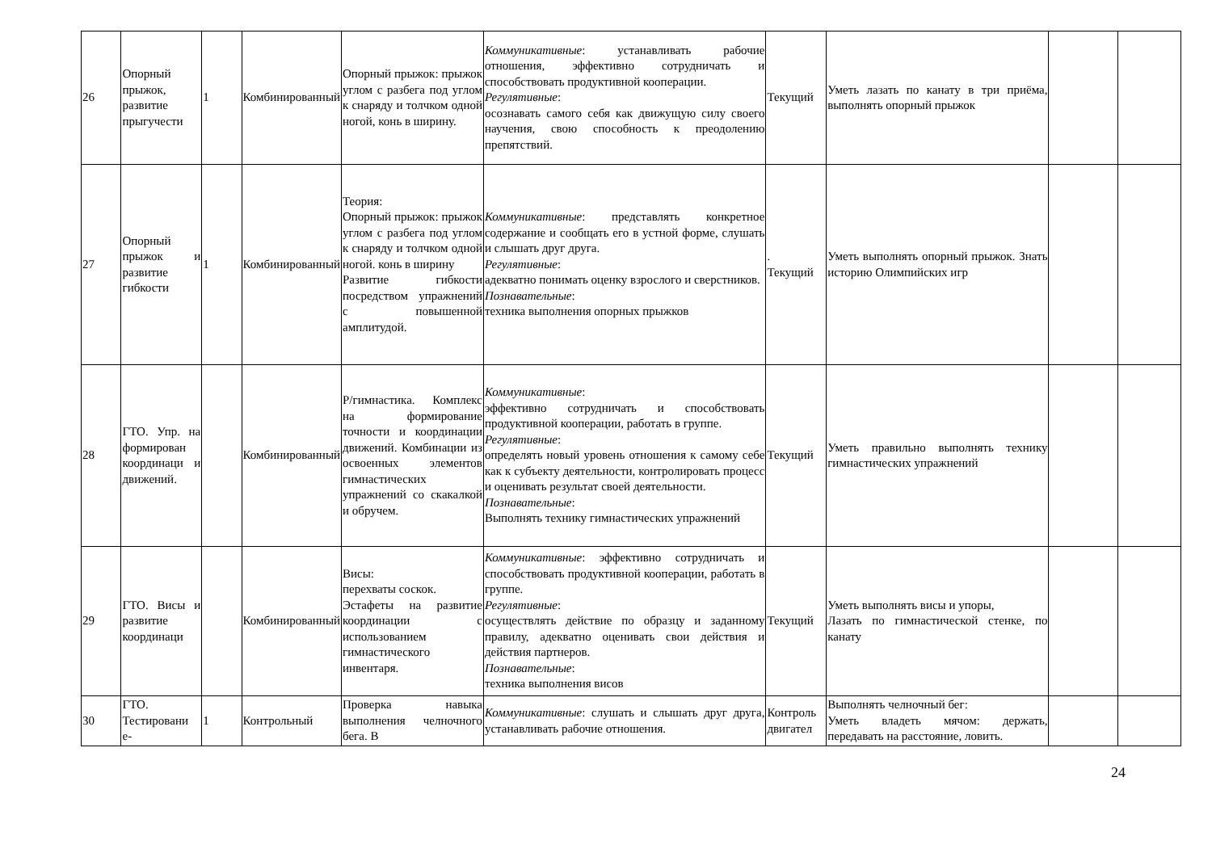| 26 | Опорный прыжок, развитие прыгучести | 1 | Комбинированный | Опорный прыжок: прыжок углом с разбега под углом к снаряду и толчком одной ногой, конь в ширину. | Коммуникативные : устанавливать рабочие отношения, эффективно сотрудничать и способствовать продуктивной кооперации. Регулятивные : осознавать самого себя как движущую силу своего научения, свою способность к преодолению препятствий. | Текущий | Уметь лазать по канату в три приёма, выполнять опорный прыжок | | |
| 27 | Опорный прыжок и развитие гибкости | 1 | Комбинированный | Теория: Опорный прыжок: прыжок углом с разбега под углом к снаряду и толчком одной ногой. конь в ширину Развитие гибкости посредством упражнений с повышенной амплитудой. | Коммуникативные : представлять конкретное содержание и сообщать его в устной форме, слушать и слышать друг друга. Регулятивные : адекватно понимать оценку взрослого и сверстников. Познавательные : техника выполнения опорных прыжков | . Текущий | Уметь выполнять опорный прыжок. Знать историю Олимпийских игр | | |
| 28 | ГТО. Упр. на формирован координаци и движений. | | Комбинированный | Р/гимнастика. Комплекс на формирование точности и координации движений. Комбинации из освоенных элементов гимнастических упражнений со скакалкой и обручем. | Коммуникативные : эффективно сотрудничать и способствовать продуктивной кооперации, работать в группе. Регулятивные : определять новый уровень отношения к самому себе как к субъекту деятельности, контролировать процесс и оценивать результат своей деятельности. Познавательные : Выполнять технику гимнастических упражнений | Текущий | Уметь правильно выполнять технику гимнастических упражнений | | |
| 29 | ГТО. Висы и развитие координаци | | Комбинированный | Висы: перехваты соскок. Эстафеты на развитие координации с использованием гимнастического инвентаря. | Коммуникативные : эффективно сотрудничать и способствовать продуктивной кооперации, работать в группе. Регулятивные : осуществлять действие по образцу и заданному правилу, адекватно оценивать свои действия и действия партнеров. Познавательные : техника выполнения висов | Текущий | Уметь выполнять висы и упоры, Лазать по гимнастической стенке, по канату | | |
| 30 | ГТО. Тестировани е- | 1 | Контрольный | Проверка навыка выполнения челночного бега. В | Коммуникативные : слушать и слышать друг друга, устанавливать рабочие отношения. | Контроль двигател | Выполнять челночный бег: Уметь владеть мячом: держать, передавать на расстояние, ловить. | | |
24